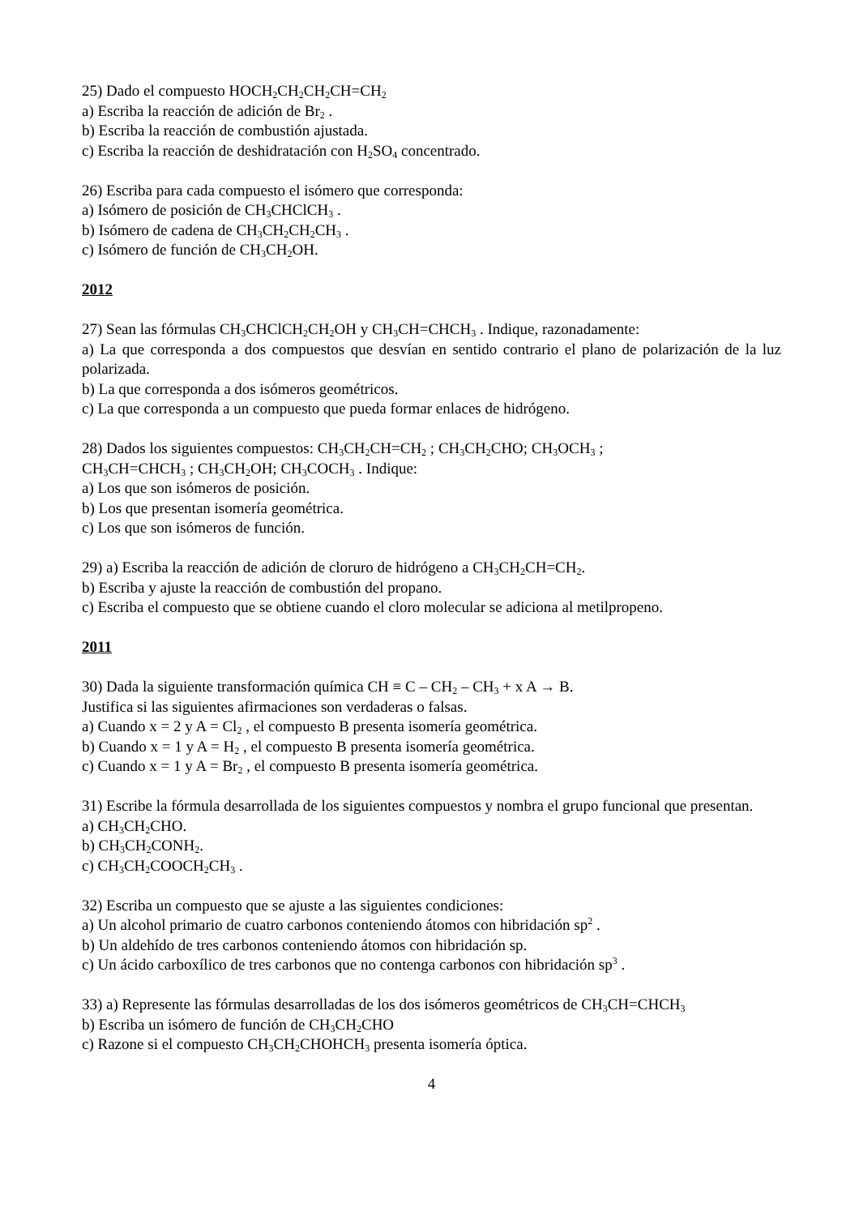25) Dado el compuesto HOCH<sub>2</sub>CH<sub>2</sub>CH<sub>2</sub>CH=CH<sub>2</sub>
a) Escriba la reacción de adición de Br<sub>2</sub> .
b) Escriba la reacción de combustión ajustada.
c) Escriba la reacción de deshidratación con H<sub>2</sub>SO<sub>4</sub> concentrado.
26) Escriba para cada compuesto el isómero que corresponda:
a) Isómero de posición de CH<sub>3</sub>CHClCH<sub>3</sub> .
b) Isómero de cadena de CH<sub>3</sub>CH<sub>2</sub>CH<sub>2</sub>CH<sub>3</sub> .
c) Isómero de función de CH<sub>3</sub>CH<sub>2</sub>OH.
2012
27) Sean las fórmulas CH<sub>3</sub>CHClCH<sub>2</sub>CH<sub>2</sub>OH y CH<sub>3</sub>CH=CHCH<sub>3</sub> . Indique, razonadamente:
a) La que corresponda a dos compuestos que desvían en sentido contrario el plano de polarización de la luz polarizada.
b) La que corresponda a dos isómeros geométricos.
c) La que corresponda a un compuesto que pueda formar enlaces de hidrógeno.
28) Dados los siguientes compuestos: CH<sub>3</sub>CH<sub>2</sub>CH=CH<sub>2</sub> ; CH<sub>3</sub>CH<sub>2</sub>CHO; CH<sub>3</sub>OCH<sub>3</sub> ;
CH<sub>3</sub>CH=CHCH<sub>3</sub> ; CH<sub>3</sub>CH<sub>2</sub>OH; CH<sub>3</sub>COCH<sub>3</sub> . Indique:
a) Los que son isómeros de posición.
b) Los que presentan isomería geométrica.
c) Los que son isómeros de función.
29) a) Escriba la reacción de adición de cloruro de hidrógeno a CH<sub>3</sub>CH<sub>2</sub>CH=CH<sub>2</sub>.
b) Escriba y ajuste la reacción de combustión del propano.
c) Escriba el compuesto que se obtiene cuando el cloro molecular se adiciona al metilpropeno.
2011
30) Dada la siguiente transformación química CH ≡ C – CH<sub>2</sub> – CH<sub>3</sub> + x A → B.
Justifica si las siguientes afirmaciones son verdaderas o falsas.
a) Cuando x = 2 y A = Cl<sub>2</sub> , el compuesto B presenta isomería geométrica.
b) Cuando x = 1 y A = H<sub>2</sub> , el compuesto B presenta isomería geométrica.
c) Cuando x = 1 y A = Br<sub>2</sub> , el compuesto B presenta isomería geométrica.
31) Escribe la fórmula desarrollada de los siguientes compuestos y nombra el grupo funcional que presentan.
a) CH<sub>3</sub>CH<sub>2</sub>CHO.
b) CH<sub>3</sub>CH<sub>2</sub>CONH<sub>2</sub>.
c) CH<sub>3</sub>CH<sub>2</sub>COOCH<sub>2</sub>CH<sub>3</sub> .
32) Escriba un compuesto que se ajuste a las siguientes condiciones:
a) Un alcohol primario de cuatro carbonos conteniendo átomos con hibridación sp<sup>2</sup> .
b) Un aldehído de tres carbonos conteniendo átomos con hibridación sp.
c) Un ácido carboxílico de tres carbonos que no contenga carbonos con hibridación sp<sup>3</sup> .
33) a) Represente las fórmulas desarrolladas de los dos isómeros geométricos de CH<sub>3</sub>CH=CHCH<sub>3</sub>
b) Escriba un isómero de función de CH<sub>3</sub>CH<sub>2</sub>CHO
c) Razone si el compuesto CH<sub>3</sub>CH<sub>2</sub>CHOHCH<sub>3</sub> presenta isomería óptica.
4